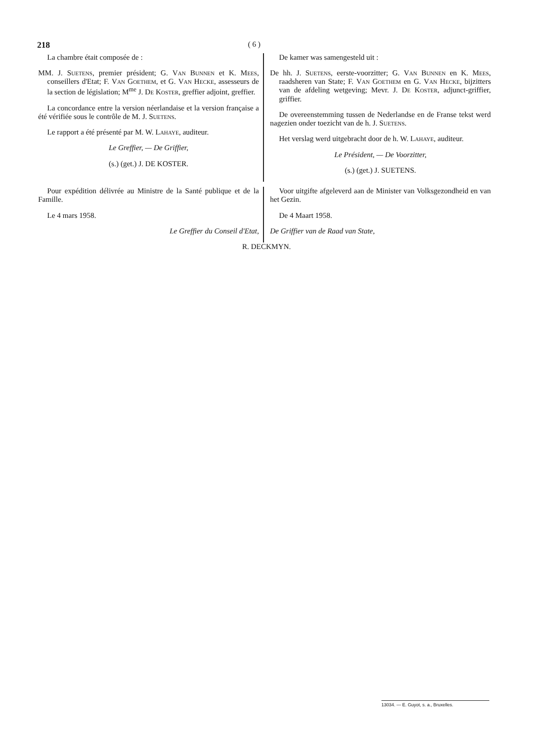218 ( 6 )
La chambre était composée de :
MM. J. Suetens, premier président; G. Van Bunnen et K. Mees, conseillers d'Etat; F. Van Goethem, et G. Van Hecke, assesseurs de la section de législation; M<sup>me</sup> J. De Koster, greffier adjoint, greffier.
La concordance entre la version néerlandaise et la version française a été vérifiée sous le contrôle de M. J. Suetens.
Le rapport a été présenté par M. W. Lahaye, auditeur.
Le Greffier, — De Griffier,
(s.) (get.) J. DE KOSTER.
De kamer was samengesteld uit :
De hh. J. Suetens, eerste-voorzitter; G. Van Bunnen en K. Mees, raadsheren van State; F. Van Goethem en G. Van Hecke, bijzitters van de afdeling wetgeving; Mevr. J. De Koster, adjunct-griffier, griffier.
De overeenstemming tussen de Nederlandse en de Franse tekst werd nagezien onder toezicht van de h. J. Suetens.
Het verslag werd uitgebracht door de h. W. Lahaye, auditeur.
Le Président, — De Voorzitter,
(s.) (get.) J. SUETENS.
Pour expédition délivrée au Ministre de la Santé publique et de la Famille.
Le 4 mars 1958.
Le Greffier du Conseil d'Etat,
Voor uitgifte afgeleverd aan de Minister van Volksgezondheid en van het Gezin.
De 4 Maart 1958.
De Griffier van de Raad van State,
R. DECKMYN.
13034. — E. Guyot, s. a., Bruxelles.